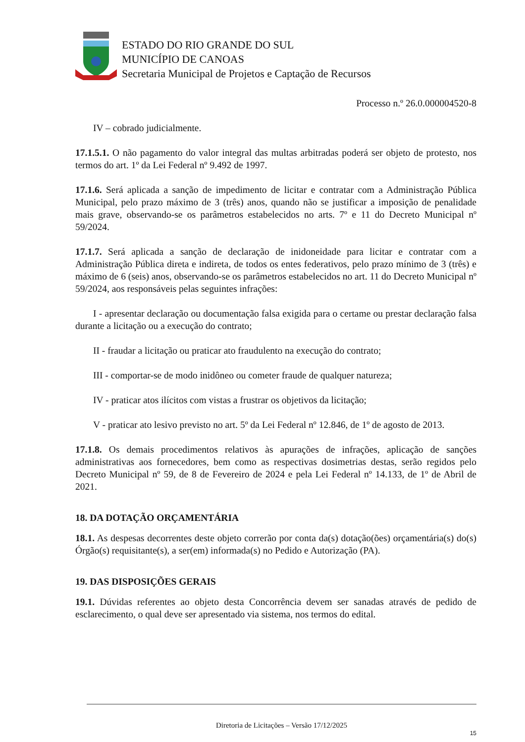ESTADO DO RIO GRANDE DO SUL
MUNICÍPIO DE CANOAS
Secretaria Municipal de Projetos e Captação de Recursos
Processo n.º 26.0.000004520-8
IV – cobrado judicialmente.
17.1.5.1. O não pagamento do valor integral das multas arbitradas poderá ser objeto de protesto, nos termos do art. 1º da Lei Federal nº 9.492 de 1997.
17.1.6. Será aplicada a sanção de impedimento de licitar e contratar com a Administração Pública Municipal, pelo prazo máximo de 3 (três) anos, quando não se justificar a imposição de penalidade mais grave, observando-se os parâmetros estabelecidos no arts. 7º e 11 do Decreto Municipal nº 59/2024.
17.1.7. Será aplicada a sanção de declaração de inidoneidade para licitar e contratar com a Administração Pública direta e indireta, de todos os entes federativos, pelo prazo mínimo de 3 (três) e máximo de 6 (seis) anos, observando-se os parâmetros estabelecidos no art. 11 do Decreto Municipal nº 59/2024, aos responsáveis pelas seguintes infrações:
I - apresentar declaração ou documentação falsa exigida para o certame ou prestar declaração falsa durante a licitação ou a execução do contrato;
II - fraudar a licitação ou praticar ato fraudulento na execução do contrato;
III - comportar-se de modo inidôneo ou cometer fraude de qualquer natureza;
IV - praticar atos ilícitos com vistas a frustrar os objetivos da licitação;
V - praticar ato lesivo previsto no art. 5º da Lei Federal nº 12.846, de 1º de agosto de 2013.
17.1.8. Os demais procedimentos relativos às apurações de infrações, aplicação de sanções administrativas aos fornecedores, bem como as respectivas dosimetrias destas, serão regidos pelo Decreto Municipal nº 59, de 8 de Fevereiro de 2024 e pela Lei Federal nº 14.133, de 1º de Abril de 2021.
18. DA DOTAÇÃO ORÇAMENTÁRIA
18.1. As despesas decorrentes deste objeto correrão por conta da(s) dotação(ões) orçamentária(s) do(s) Órgão(s) requisitante(s), a ser(em) informada(s) no Pedido e Autorização (PA).
19. DAS DISPOSIÇÕES GERAIS
19.1. Dúvidas referentes ao objeto desta Concorrência devem ser sanadas através de pedido de esclarecimento, o qual deve ser apresentado via sistema, nos termos do edital.
Diretoria de Licitações – Versão 17/12/2025
15